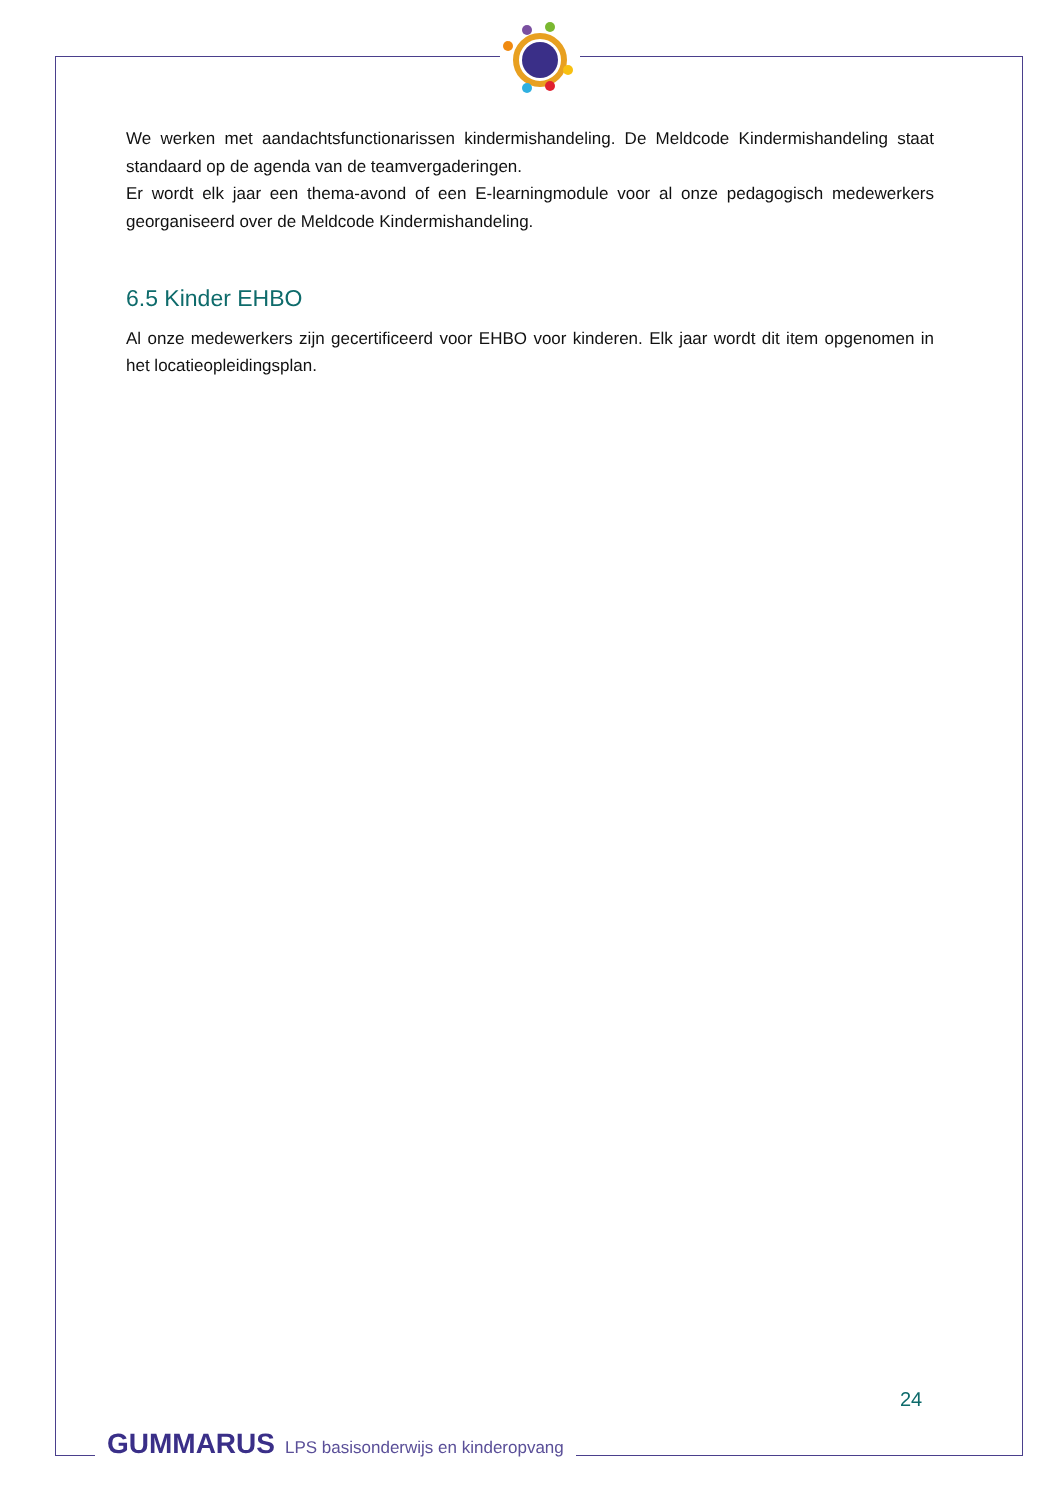We werken met aandachtsfunctionarissen kindermishandeling. De Meldcode Kindermishandeling staat standaard op de agenda van de teamvergaderingen.
Er wordt elk jaar een thema-avond of een E-learningmodule voor al onze pedagogisch medewerkers georganiseerd over de Meldcode Kindermishandeling.
6.5 Kinder EHBO
Al onze medewerkers zijn gecertificeerd voor EHBO voor kinderen. Elk jaar wordt dit item opgenomen in het locatieopleidingsplan.
24
GUMMARUS LPS basisonderwijs en kinderopvang